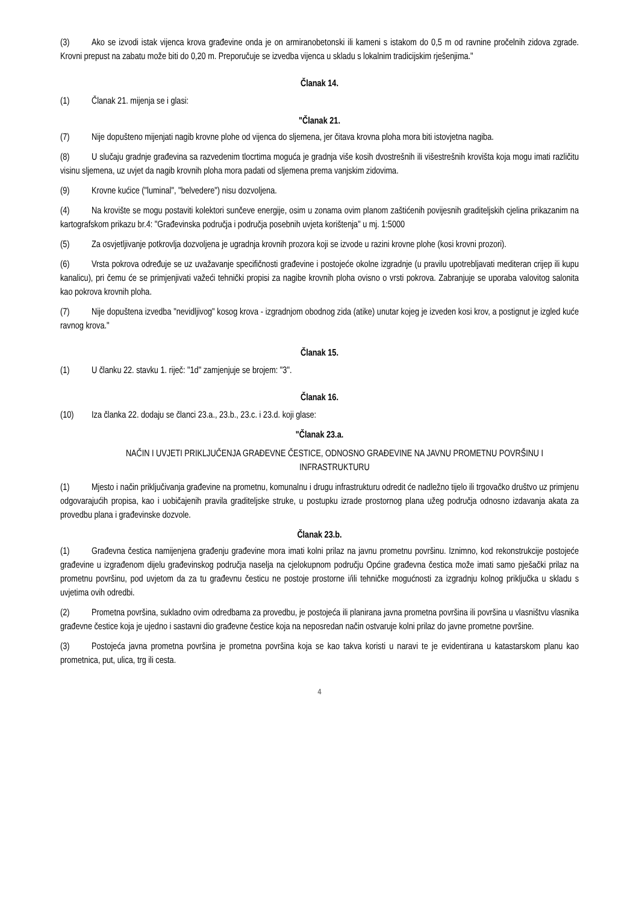(3) Ako se izvodi istak vijenca krova građevine onda je on armiranobetonski ili kameni s istakom do 0,5 m od ravnine pročelnih zidova zgrade. Krovni prepust na zabatu može biti do 0,20 m. Preporučuje se izvedba vijenca u skladu s lokalnim tradicijskim rješenjima."
Članak 14.
(1) Članak 21. mijenja se i glasi:
"Članak 21.
(7) Nije dopušteno mijenjati nagib krovne plohe od vijenca do sljemena, jer čitava krovna ploha mora biti istovjetna nagiba.
(8) U slučaju gradnje građevina sa razvedenim tlocrtima moguća je gradnja više kosih dvostrešnih ili višestrešnih krovišta koja mogu imati različitu visinu sljemena, uz uvjet da nagib krovnih ploha mora padati od sljemena prema vanjskim zidovima.
(9) Krovne kućice ("luminal", "belvedere") nisu dozvoljena.
(4) Na krovište se mogu postaviti kolektori sunčeve energije, osim u zonama ovim planom zaštićenih povijesnih graditeljskih cjelina prikazanim na kartografskom prikazu br.4: "Građevinska područja i područja posebnih uvjeta korištenja" u mj. 1:5000
(5) Za osvjetljivanje potkrovlja dozvoljena je ugradnja krovnih prozora koji se izvode u razini krovne plohe (kosi krovni prozori).
(6) Vrsta pokrova određuje se uz uvažavanje specifičnosti građevine i postojeće okolne izgradnje (u pravilu upotrebljavati mediteran crijep ili kupu kanalicu), pri čemu će se primjenjivati važeći tehnički propisi za nagibe krovnih ploha ovisno o vrsti pokrova. Zabranjuje se uporaba valovitog salonita kao pokrova krovnih ploha.
(7) Nije dopuštena izvedba "nevidljivog" kosog krova - izgradnjom obodnog zida (atike) unutar kojeg je izveden kosi krov, a postignut je izgled kuće ravnog krova."
Članak 15.
(1) U članku 22. stavku 1. riječ: "1d" zamjenjuje se brojem: "3".
Članak 16.
(10) Iza članka 22. dodaju se članci 23.a., 23.b., 23.c. i 23.d. koji glase:
"Članak 23.a.
NAČIN I UVJETI PRIKLJUČENJA GRAĐEVNE ČESTICE, ODNOSNO GRAĐEVINE NA JAVNU PROMETNU POVRŠINU I INFRASTRUKTURU
(1) Mjesto i način priključivanja građevine na prometnu, komunalnu i drugu infrastrukturu odredit će nadležno tijelo ili trgovačko društvo uz primjenu odgovarajućih propisa, kao i uobičajenih pravila graditeljske struke, u postupku izrade prostornog plana užeg područja odnosno izdavanja akata za provedbu plana i građevinske dozvole.
Članak 23.b.
(1) Građevna čestica namijenjena građenju građevine mora imati kolni prilaz na javnu prometnu površinu. Iznimno, kod rekonstrukcije postojeće građevine u izgrađenom dijelu građevinskog područja naselja na cjelokupnom području Općine građevna čestica može imati samo pješački prilaz na prometnu površinu, pod uvjetom da za tu građevnu česticu ne postoje prostorne i/ili tehničke mogućnosti za izgradnju kolnog priključka u skladu s uvjetima ovih odredbi.
(2) Prometna površina, sukladno ovim odredbama za provedbu, je postojeća ili planirana javna prometna površina ili površina u vlasništvu vlasnika građevne čestice koja je ujedno i sastavni dio građevne čestice koja na neposredan način ostvaruje kolni prilaz do javne prometne površine.
(3) Postojeća javna prometna površina je prometna površina koja se kao takva koristi u naravi te je evidentirana u katastarskom planu kao prometnica, put, ulica, trg ili cesta.
4